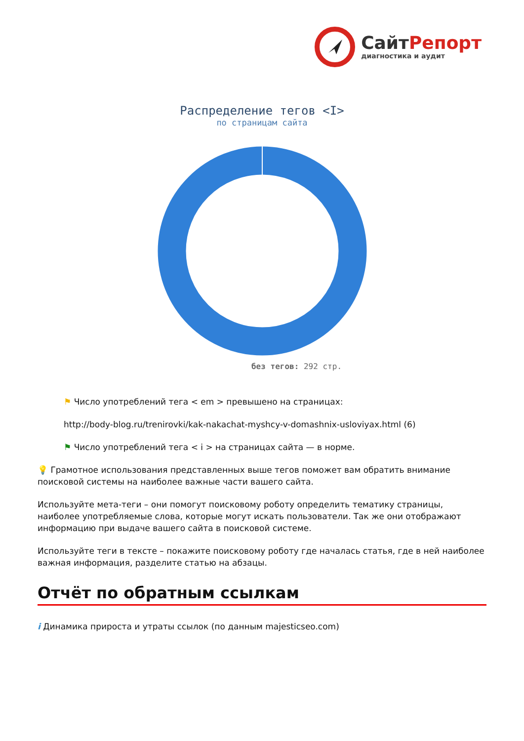СайтРепорт
диагностика и аудит
Распределение тегов <I>
по страницам сайта
без тегов: 292 стр.
⚑ Число употреблений тега < em > превышено на страницах:
http://body-blog.ru/trenirovki/kak-nakachat-myshcy-v-domashnix-usloviyax.html (6)
⚑ Число употреблений тега < i > на страницах сайта — в норме.
💡 Грамотное использования представленных выше тегов поможет вам обратить внимание поисковой системы на наиболее важные части вашего сайта.
Используйте мета-теги – они помогут поисковому роботу определить тематику страницы, наиболее употребляемые слова, которые могут искать пользователи. Так же они отображают информацию при выдаче вашего сайта в поисковой системе.
Используйте теги в тексте – покажите поисковому роботу где началась статья, где в ней наиболее важная информация, разделите статью на абзацы.
Отчёт по обратным ссылкам
i Динамика прироста и утраты ссылок (по данным majesticseo.com)